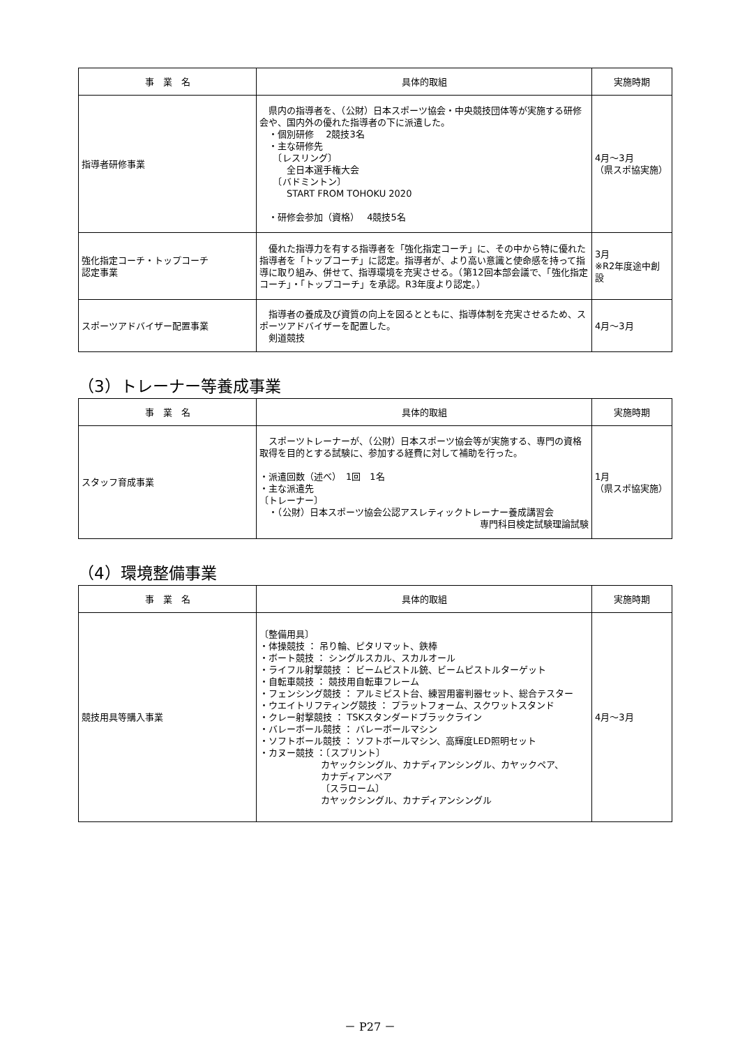| 事 業 名 | 具体的取組 | 実施時期 |
| --- | --- | --- |
| 指導者研修事業 | 県内の指導者を、（公財）日本スポーツ協会・中央競技団体等が実施する研修会や、国内外の優れた指導者の下に派遣した。 ・個別研修 2競技3名 ・主な研修先 〔レスリング〕 全日本選手権大会 〔バドミントン〕 START FROM TOHOKU 2020 ・研修会参加（資格） 4競技5名 | 4月～3月 （県スポ協実施） |
| 強化指定コーチ・トップコーチ 認定事業 | 優れた指導力を有する指導者を「強化指定コーチ」に、その中から特に優れた指導者を「トップコーチ」に認定。指導者が、より高い意識と使命感を持って指導に取り組み、併せて、指導環境を充実させる。（第12回本部会議で、「強化指定コーチ」・「トップコーチ」を承認。R3年度より認定。） | 3月 ※R2年度途中創設 |
| スポーツアドバイザー配置事業 | 指導者の養成及び資質の向上を図るとともに、指導体制を充実させるため、スポーツアドバイザーを配置した。 剣道競技 | 4月～3月 |
（3）トレーナー等養成事業
| 事 業 名 | 具体的取組 | 実施時期 |
| --- | --- | --- |
| スタッフ育成事業 | スポーツトレーナーが、（公財）日本スポーツ協会等が実施する、専門の資格取得を目的とする試験に、参加する経費に対して補助を行った。 ・派遣回数（述べ） 1回 1名 ・主な派遣先 〔トレーナー〕 ・（公財）日本スポーツ協会公認アスレティックトレーナー養成講習会 専門科目検定試験理論試験 | 1月 （県スポ協実施） |
（4）環境整備事業
| 事 業 名 | 具体的取組 | 実施時期 |
| --- | --- | --- |
| 競技用具等購入事業 | 〔整備用具〕 ・体操競技 ： 吊り輪、ピタリマット、鉄棒 ・ボート競技 ： シングルスカル、スカルオール ・ライフル射撃競技 ： ビームピストル銃、ビームピストルターゲット ・自転車競技 ： 競技用自転車フレーム ・フェンシング競技 ： アルミピスト台、練習用審判器セット、総合テスター ・ウエイトリフティング競技 ： プラットフォーム、スクワットスタンド ・クレー射撃競技 ： TSKスタンダードブラックライン ・バレーボール競技 ： バレーボールマシン ・ソフトボール競技 ： ソフトボールマシン、高輝度LED照明セット ・カヌー競技 ：〔スプリント〕 カヤックシングル、カナディアンシングル、カヤックペア、 カナディアンペア 〔スラローム〕 カヤックシングル、カナディアンシングル | 4月～3月 |
－ P27 －